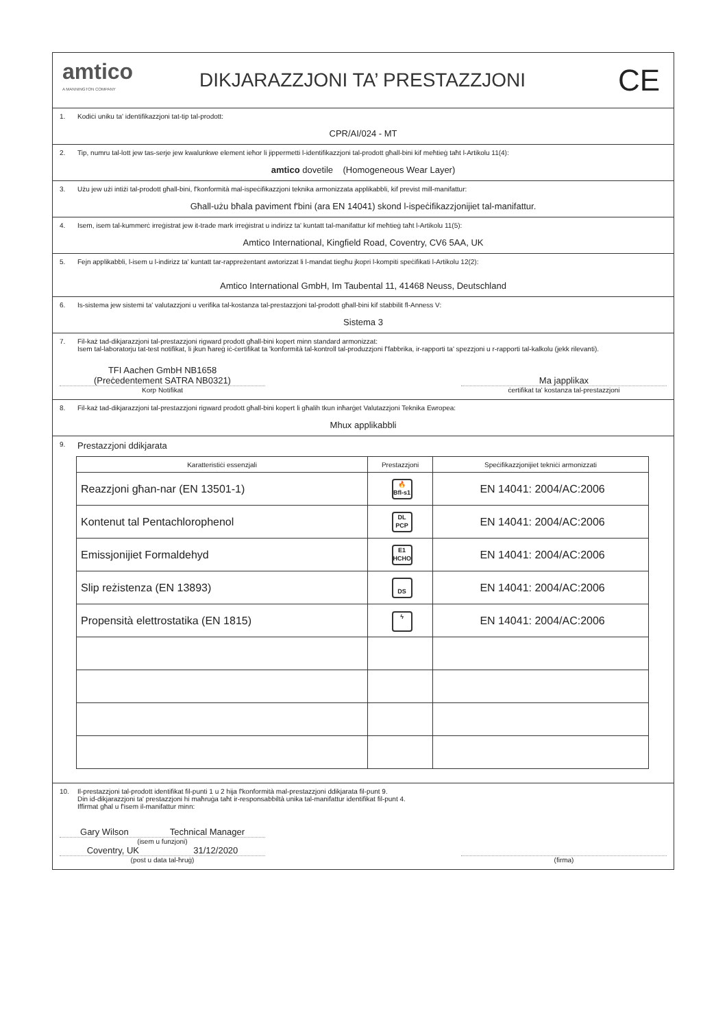amtico
A MANNINGTON COMPANY
DIKJARAZZJONI TA’ PRESTAZZJONI
CE
1. Kodiċi uniku ta' identifikazzjoni tat-tip tal-prodott:
CPR/AI/024 - MT
2. Tip, numru tal-lott jew tas-serje jew kwalunkwe element ieħor li jippermetti l-identifikazzjoni tal-prodott għall-bini kif meħtieġ taħt l-Artikolu 11(4):
amtico dovetile (Homogeneous Wear Layer)
3. Użu jew użi intiżi tal-prodott għall-bini, f'konformità mal-ispeċifikazzjoni teknika armonizzata applikabbli, kif previst mill-manifattur:
Għall-użu bħala paviment f'bini (ara EN 14041) skond l-ispeċifikazzjonijiet tal-manifattur.
4. Isem, isem tal-kummerċ irreġistrat jew it-trade mark irreġistrat u indirizz ta' kuntatt tal-manifattur kif meħtieġ taħt l-Artikolu 11(5):
Amtico International, Kingfield Road, Coventry, CV6 5AA, UK
5. Fejn applikabbli, l-isem u l-indirizz ta' kuntatt tar-rappreżentant awtorizzat li l-mandat tiegħu jkopri l-kompiti speċifikati l-Artikolu 12(2):
Amtico International GmbH, Im Taubental 11, 41468 Neuss, Deutschland
6. Is-sistema jew sistemi ta' valutazzjoni u verifika tal-kostanza tal-prestazzjoni tal-prodott għall-bini kif stabbilit fl-Anness V:
Sistema 3
7. Fil-każ tad-dikjarazzjoni tal-prestazzjoni rigward prodott għall-bini kopert minn standard armonizzat:
Isem tal-laboratorju tat-test notifikat, li jkun ħareġ iċ-ċertifikat ta 'konformità tal-kontroll tal-produzzjoni f'fabbrika, ir-rapporti ta' spezzjoni u r-rapporti tal-kalkolu (jekk rilevanti).
TFI Aachen GmbH NB1658
(Preċedentement SATRA NB0321)
Korp Notifikat
Ma japplikax
ċertifikat ta' kostanza tal-prestazzjoni
8. Fil-każ tad-dikjarazzjoni tal-prestazzjoni rigward prodott għall-bini kopert li għalih tkun inħarġet Valutazzjoni Teknika Ewropea:
Mhux applikabbli
9. Prestazzjoni ddikjarata
| Karatteristiċi essenzjali | Prestazzjoni | Speċifikazzjonijiet tekniċi armonizzati |
| --- | --- | --- |
| Reazzjoni għan-nar (EN 13501-1) | 🔥 Bfl-s1 | EN 14041: 2004/AC:2006 |
| Kontenut tal Pentachlorophenol | DL PCP | EN 14041: 2004/AC:2006 |
| Emissjonijiet Formaldehyd | E1 HCHO | EN 14041: 2004/AC:2006 |
| Slip reżistenza (EN 13893) | DS | EN 14041: 2004/AC:2006 |
| Propensità elettrostatika (EN 1815) | ϟ | EN 14041: 2004/AC:2006 |
10. Il-prestazzjoni tal-prodott identifikat fil-punti 1 u 2 hija f'konformità mal-prestazzjoni ddikjarata fil-punt 9.
Din id-dikjarazzjoni ta' prestazzjoni hi maħruġa taħt ir-responsabbiltà unika tal-manifattur identifikat fil-punt 4.
Iffirmat għal u f'isem il-manifattur minn:
Gary Wilson Technical Manager
(isem u funzjoni)
Coventry, UK 31/12/2020
(post u data tal-ħruġ)
(firma)